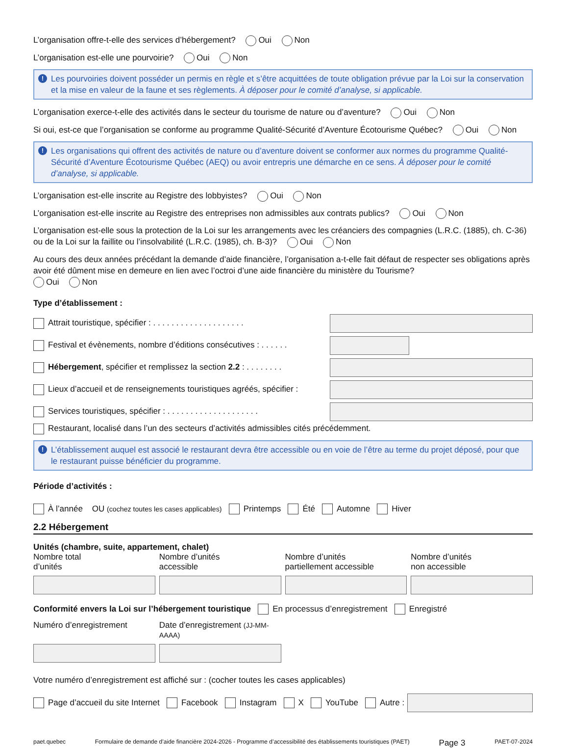L’organisation offre-t-elle des services d’hébergement? Oui Non
L’organisation est-elle une pourvoirie? Oui Non
! Les pourvoiries doivent posséder un permis en règle et s’être acquittées de toute obligation prévue par la Loi sur la conservation et la mise en valeur de la faune et ses règlements. À déposer pour le comité d’analyse, si applicable.
L’organisation exerce-t-elle des activités dans le secteur du tourisme de nature ou d’aventure? Oui Non
Si oui, est-ce que l’organisation se conforme au programme Qualité-Sécurité d’Aventure Écotourisme Québec? Oui Non
! Les organisations qui offrent des activités de nature ou d’aventure doivent se conformer aux normes du programme Qualité-Sécurité d’Aventure Écotourisme Québec (AEQ) ou avoir entrepris une démarche en ce sens. À déposer pour le comité d’analyse, si applicable.
L’organisation est-elle inscrite au Registre des lobbyistes? Oui Non
L’organisation est-elle inscrite au Registre des entreprises non admissibles aux contrats publics? Oui Non
L’organisation est-elle sous la protection de la Loi sur les arrangements avec les créanciers des compagnies (L.R.C. (1885), ch. C-36) ou de la Loi sur la faillite ou l’insolvabilité (L.R.C. (1985), ch. B-3)? Oui Non
Au cours des deux années précédant la demande d’aide financière, l’organisation a-t-elle fait défaut de respecter ses obligations après avoir été dûment mise en demeure en lien avec l’octroi d’une aide financière du ministère du Tourisme?
Oui Non
Type d’établissement :
Attrait touristique, spécifier : . . . . . . . . . . . . . . . . . . . .
Festival et évènements, nombre d’éditions consécutives : . . . . . .
Hébergement, spécifier et remplissez la section 2.2 : . . . . . . . .
Lieux d’accueil et de renseignements touristiques agréés, spécifier :
Services touristiques, spécifier : . . . . . . . . . . . . . . . . . . . .
Restaurant, localisé dans l’un des secteurs d’activités admissibles cités précédemment.
! L’établissement auquel est associé le restaurant devra être accessible ou en voie de l’être au terme du projet déposé, pour que le restaurant puisse bénéficier du programme.
Période d’activités :
À l’année OU (cochez toutes les cases applicables) Printemps Été Automne Hiver
2.2 Hébergement
Unités (chambre, suite, appartement, chalet)
Nombre total
d’unités Nombre d’unités
accessible Nombre d’unités
partiellement accessible Nombre d’unités
non accessible
Conformité envers la Loi sur l’hébergement touristique En processus d’enregistrement Enregistré
Numéro d’enregistrement Date d’enregistrement (JJ-MM-AAAA)
Votre numéro d’enregistrement est affiché sur : (cocher toutes les cases applicables)
Page d’accueil du site Internet Facebook Instagram X YouTube Autre :
paet.quebec Formulaire de demande d’aide financière 2024-2026 - Programme d’accessibilité des établissements touristiques (PAET) Page 3 PAET-07-2024